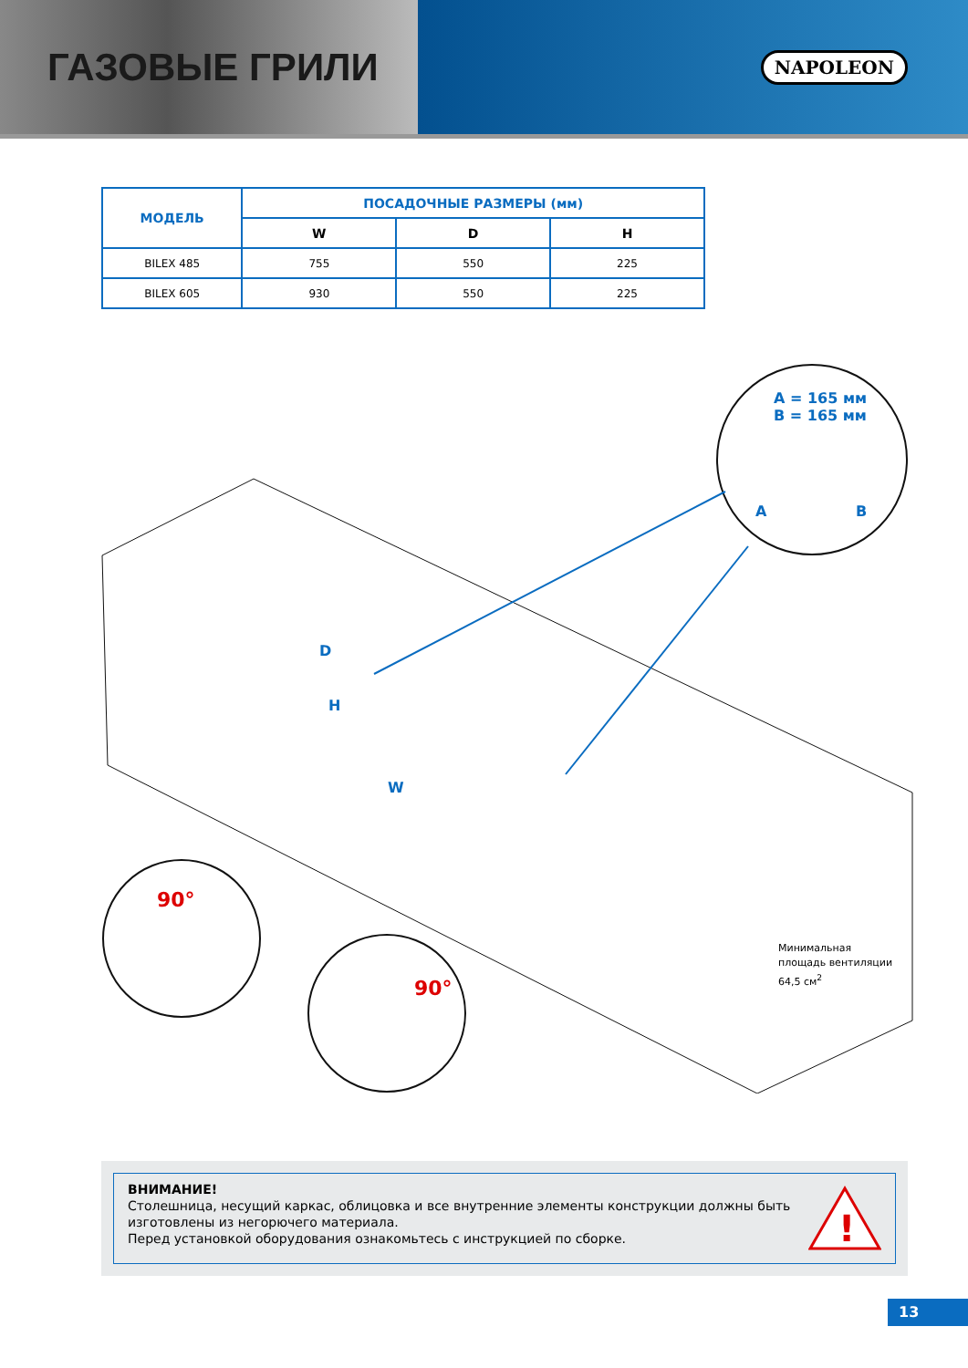ГАЗОВЫЕ ГРИЛИ
NAPOLEON
| МОДЕЛЬ | ПОСАДОЧНЫЕ РАЗМЕРЫ (мм) | | |
| --- | --- | --- | --- |
| | W | D | H |
| BILEX 485 | 755 | 550 | 225 |
| BILEX 605 | 930 | 550 | 225 |
A = 165 мм
B = 165 мм
A B
D
H
W
90°
90°
Минимальная
площадь вентиляции
64,5 см<sup>2</sup>
ВНИМАНИЕ!
Столешница, несущий каркас, облицовка и все внутренние элементы конструкции должны быть изготовлены из негорючего материала.
Перед установкой оборудования ознакомьтесь с инструкцией по сборке.
!
13